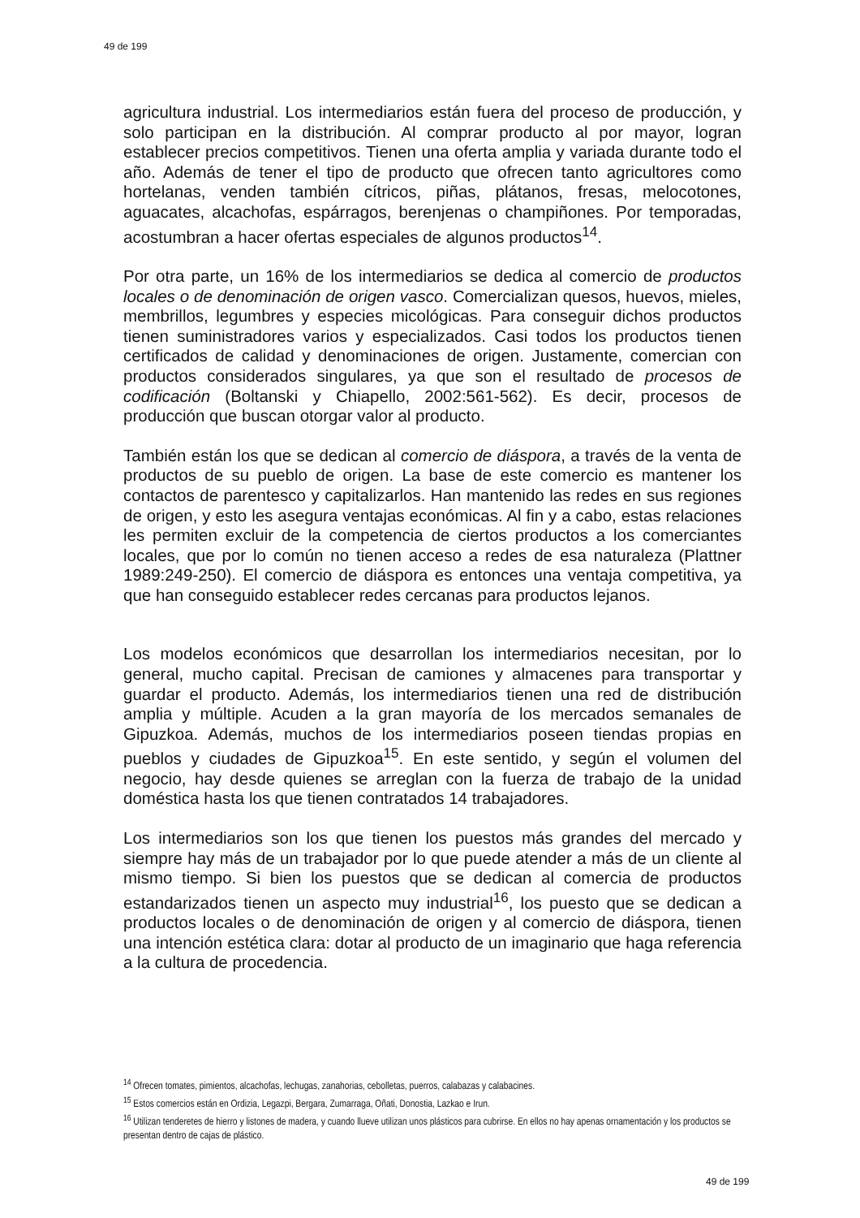49 de 199
agricultura industrial. Los intermediarios están fuera del proceso de producción, y solo participan en la distribución. Al comprar producto al por mayor, logran establecer precios competitivos. Tienen una oferta amplia y variada durante todo el año. Además de tener el tipo de producto que ofrecen tanto agricultores como hortelanas, venden también cítricos, piñas, plátanos, fresas, melocotones, aguacates, alcachofas, espárragos, berenjenas o champiñones. Por temporadas, acostumbran a hacer ofertas especiales de algunos productos<sup>14</sup>.
Por otra parte, un 16% de los intermediarios se dedica al comercio de productos locales o de denominación de origen vasco. Comercializan quesos, huevos, mieles, membrillos, legumbres y especies micológicas. Para conseguir dichos productos tienen suministradores varios y especializados. Casi todos los productos tienen certificados de calidad y denominaciones de origen. Justamente, comercian con productos considerados singulares, ya que son el resultado de procesos de codificación (Boltanski y Chiapello, 2002:561-562). Es decir, procesos de producción que buscan otorgar valor al producto.
También están los que se dedican al comercio de diáspora, a través de la venta de productos de su pueblo de origen. La base de este comercio es mantener los contactos de parentesco y capitalizarlos. Han mantenido las redes en sus regiones de origen, y esto les asegura ventajas económicas. Al fin y a cabo, estas relaciones les permiten excluir de la competencia de ciertos productos a los comerciantes locales, que por lo común no tienen acceso a redes de esa naturaleza (Plattner 1989:249-250). El comercio de diáspora es entonces una ventaja competitiva, ya que han conseguido establecer redes cercanas para productos lejanos.
Los modelos económicos que desarrollan los intermediarios necesitan, por lo general, mucho capital. Precisan de camiones y almacenes para transportar y guardar el producto. Además, los intermediarios tienen una red de distribución amplia y múltiple. Acuden a la gran mayoría de los mercados semanales de Gipuzkoa. Además, muchos de los intermediarios poseen tiendas propias en pueblos y ciudades de Gipuzkoa<sup>15</sup>. En este sentido, y según el volumen del negocio, hay desde quienes se arreglan con la fuerza de trabajo de la unidad doméstica hasta los que tienen contratados 14 trabajadores.
Los intermediarios son los que tienen los puestos más grandes del mercado y siempre hay más de un trabajador por lo que puede atender a más de un cliente al mismo tiempo. Si bien los puestos que se dedican al comercia de productos estandarizados tienen un aspecto muy industrial<sup>16</sup>, los puesto que se dedican a productos locales o de denominación de origen y al comercio de diáspora, tienen una intención estética clara: dotar al producto de un imaginario que haga referencia a la cultura de procedencia.
<sup>14</sup> Ofrecen tomates, pimientos, alcachofas, lechugas, zanahorias, cebolletas, puerros, calabazas y calabacines.
<sup>15</sup> Estos comercios están en Ordizia, Legazpi, Bergara, Zumarraga, Oñati, Donostia, Lazkao e Irun.
<sup>16</sup> Utilizan tenderetes de hierro y listones de madera, y cuando llueve utilizan unos plásticos para cubrirse. En ellos no hay apenas ornamentación y los productos se presentan dentro de cajas de plástico.
49 de 199